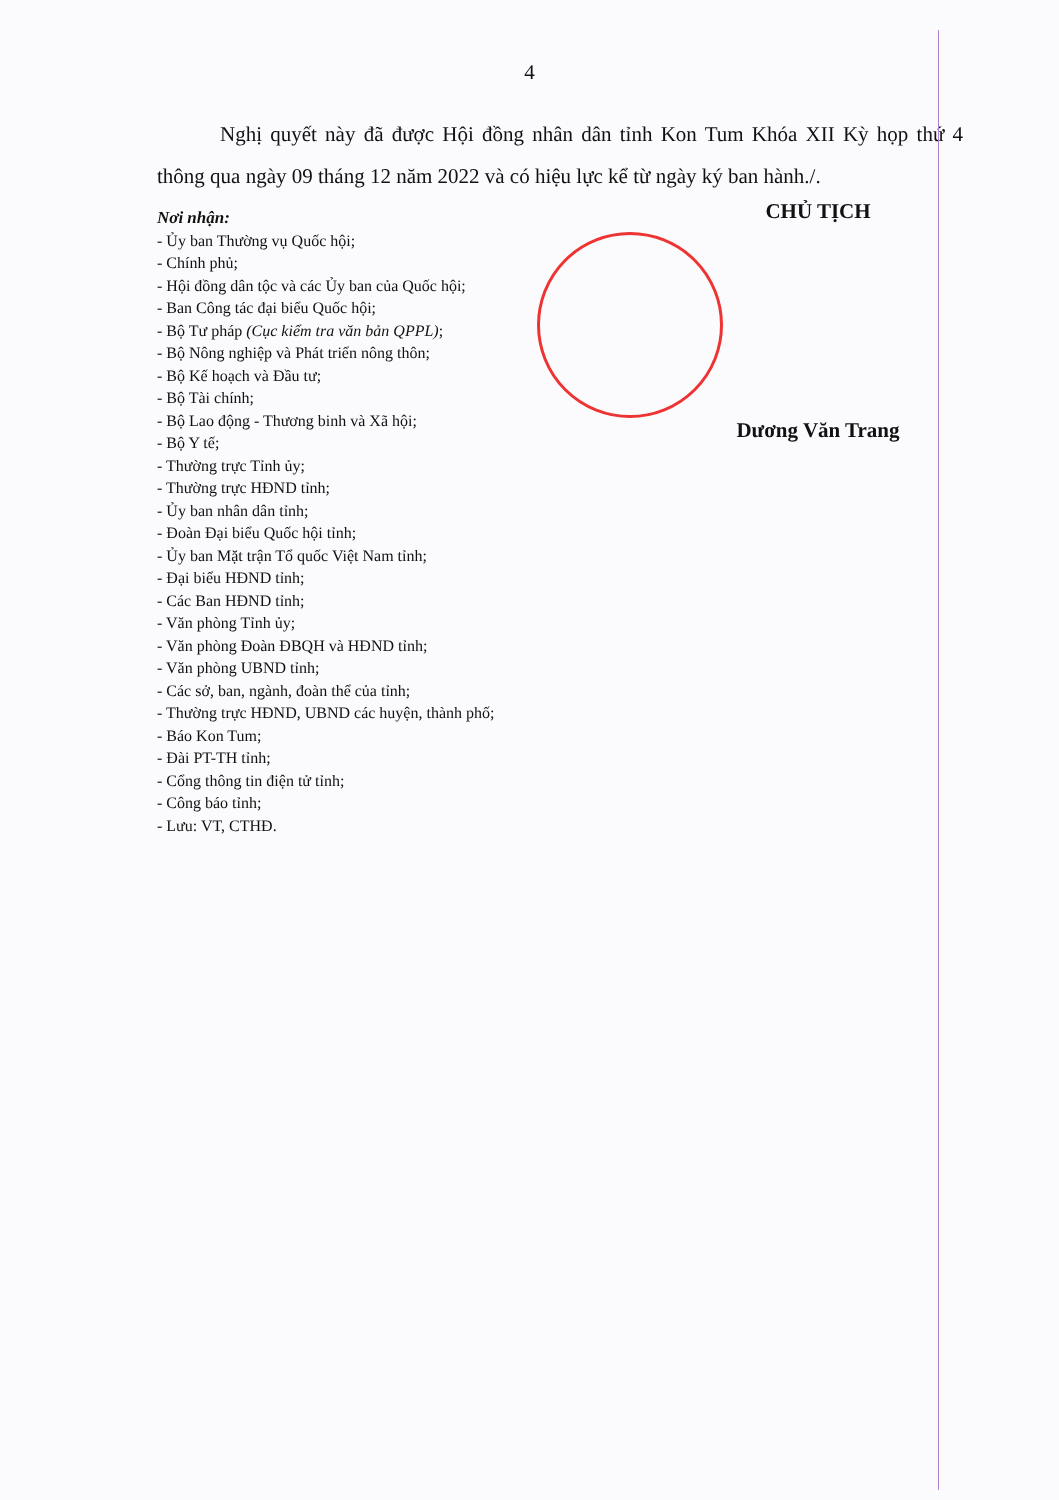4
Nghị quyết này đã được Hội đồng nhân dân tỉnh Kon Tum Khóa XII Kỳ họp thứ 4 thông qua ngày 09 tháng 12 năm 2022 và có hiệu lực kể từ ngày ký ban hành./.
Nơi nhận:
- Ủy ban Thường vụ Quốc hội;
- Chính phủ;
- Hội đồng dân tộc và các Ủy ban của Quốc hội;
- Ban Công tác đại biểu Quốc hội;
- Bộ Tư pháp (Cục kiểm tra văn bản QPPL);
- Bộ Nông nghiệp và Phát triển nông thôn;
- Bộ Kế hoạch và Đầu tư;
- Bộ Tài chính;
- Bộ Lao động - Thương binh và Xã hội;
- Bộ Y tế;
- Thường trực Tỉnh ủy;
- Thường trực HĐND tỉnh;
- Ủy ban nhân dân tỉnh;
- Đoàn Đại biểu Quốc hội tỉnh;
- Ủy ban Mặt trận Tổ quốc Việt Nam tỉnh;
- Đại biểu HĐND tỉnh;
- Các Ban HĐND tỉnh;
- Văn phòng Tỉnh ủy;
- Văn phòng Đoàn ĐBQH và HĐND tỉnh;
- Văn phòng UBND tỉnh;
- Các sở, ban, ngành, đoàn thể của tỉnh;
- Thường trực HĐND, UBND các huyện, thành phố;
- Báo Kon Tum;
- Đài PT-TH tỉnh;
- Cổng thông tin điện tử tỉnh;
- Công báo tỉnh;
- Lưu: VT, CTHĐ.
CHỦ TỊCH
Dương Văn Trang